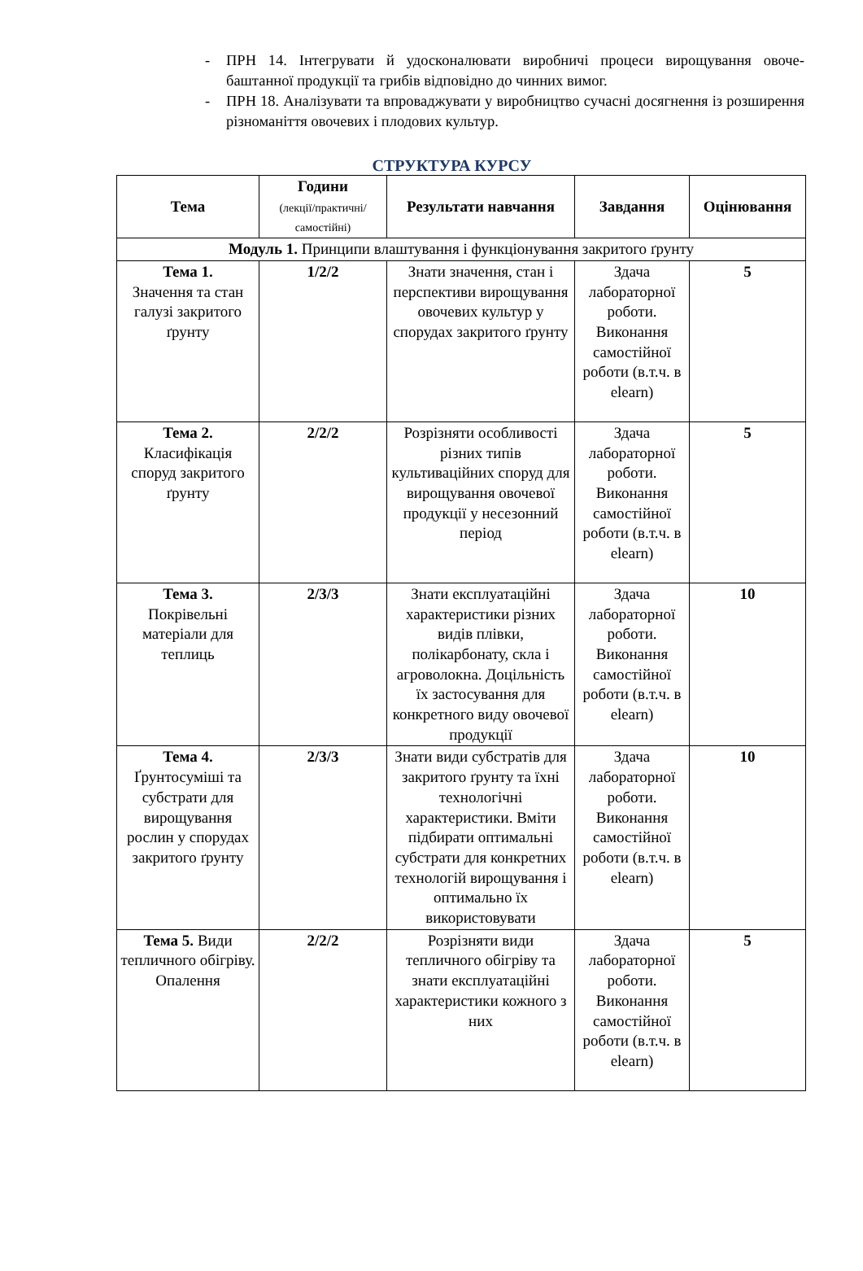- ПРН 14. Інтегрувати й удосконалювати виробничі процеси вирощування овоче-баштанної продукції та грибів відповідно до чинних вимог.
- ПРН 18. Аналізувати та впроваджувати у виробництво сучасні досягнення із розширення різноманіття овочевих і плодових культур.
СТРУКТУРА КУРСУ
| Тема | Години (лекції/практичні/ самостійні) | Результати навчання | Завдання | Оцінювання |
| --- | --- | --- | --- | --- |
| Модуль 1. Принципи влаштування і функціонування закритого ґрунту | | | | |
| Тема 1. Значення та стан галузі закритого ґрунту | 1/2/2 | Знати значення, стан і перспективи вирощування овочевих культур у спорудах закритого ґрунту | Здача лабораторної роботи. Виконання самостійної роботи (в.т.ч. в elearn) | 5 |
| Тема 2. Класифікація споруд закритого ґрунту | 2/2/2 | Розрізняти особливості різних типів культиваційних споруд для вирощування овочевої продукції у несезонний період | Здача лабораторної роботи. Виконання самостійної роботи (в.т.ч. в elearn) | 5 |
| Тема 3. Покрівельні матеріали для теплиць | 2/3/3 | Знати експлуатаційні характеристики різних видів плівки, полікарбонату, скла і агроволокна. Доцільність їх застосування для конкретного виду овочевої продукції | Здача лабораторної роботи. Виконання самостійної роботи (в.т.ч. в elearn) | 10 |
| Тема 4. Ґрунтосуміші та субстрати для вирощування рослин у спорудах закритого ґрунту | 2/3/3 | Знати види субстратів для закритого ґрунту та їхні технологічні характеристики. Вміти підбирати оптимальні субстрати для конкретних технологій вирощування і оптимально їх використовувати | Здача лабораторної роботи. Виконання самостійної роботи (в.т.ч. в elearn) | 10 |
| Тема 5. Види тепличного обігріву. Опалення | 2/2/2 | Розрізняти види тепличного обігріву та знати експлуатаційні характеристики кожного з них | Здача лабораторної роботи. Виконання самостійної роботи (в.т.ч. в elearn) | 5 |